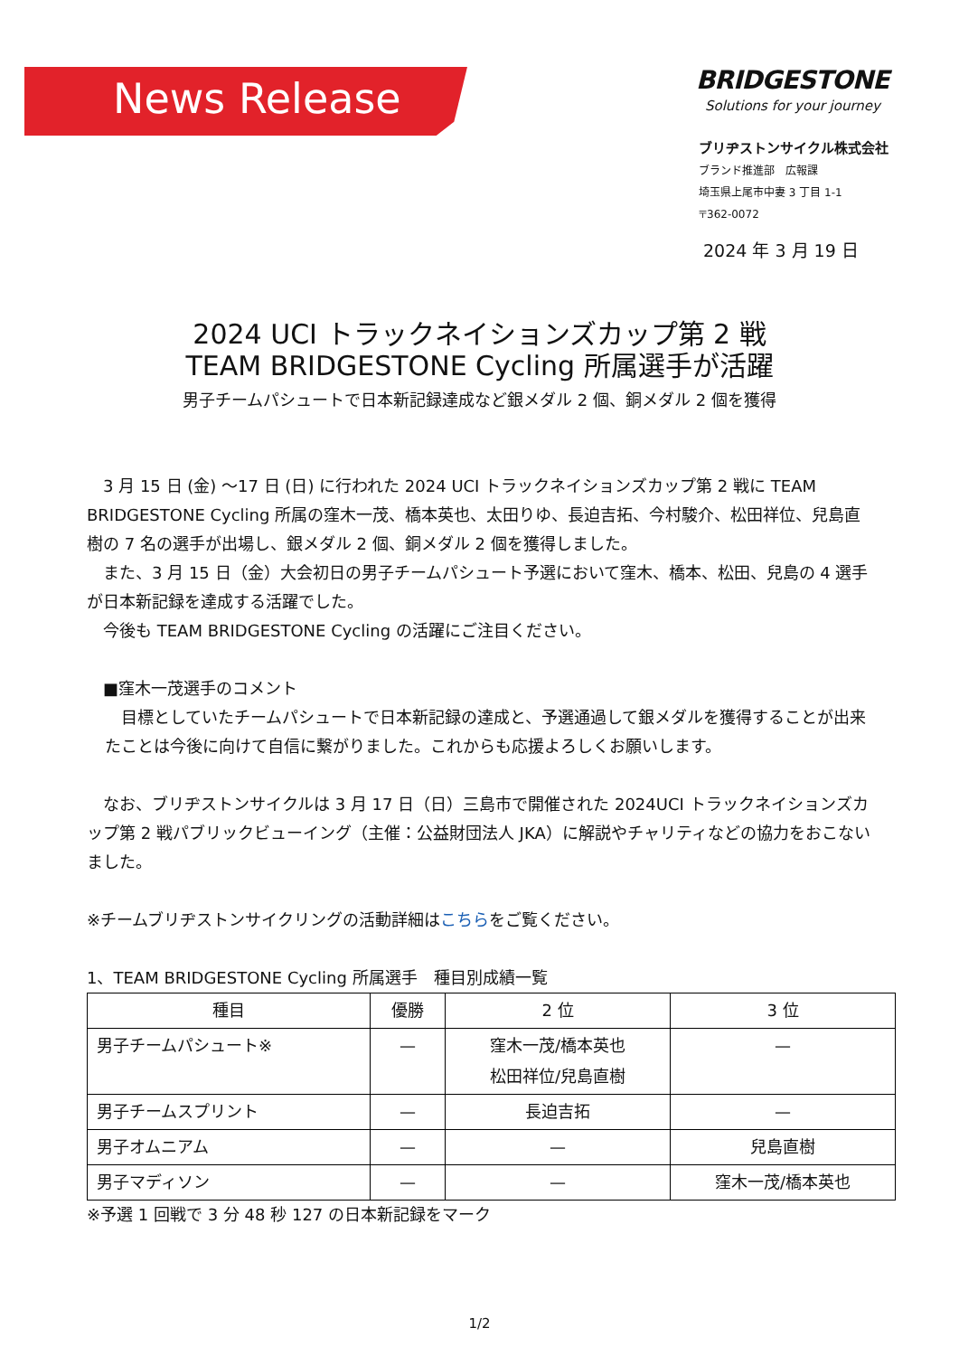News Release BRIDGESTONE
Solutions for your journey
ブリヂストンサイクル株式会社
ブランド推進部　広報課
埼玉県上尾市中妻 3 丁目 1-1
〒362-0072
2024 年 3 月 19 日
2024 UCI トラックネイションズカップ第 2 戦
TEAM BRIDGESTONE Cycling 所属選手が活躍
男子チームパシュートで日本新記録達成など銀メダル 2 個、銅メダル 2 個を獲得
　3 月 15 日 (金) ～17 日 (日) に行われた 2024 UCI トラックネイションズカップ第 2 戦に TEAM BRIDGESTONE Cycling 所属の窪木一茂、橋本英也、太田りゆ、長迫吉拓、今村駿介、松田祥位、兒島直樹の 7 名の選手が出場し、銀メダル 2 個、銅メダル 2 個を獲得しました。
　また、3 月 15 日（金）大会初日の男子チームパシュート予選において窪木、橋本、松田、兒島の 4 選手が日本新記録を達成する活躍でした。
　今後も TEAM BRIDGESTONE Cycling の活躍にご注目ください。
　■窪木一茂選手のコメント
　目標としていたチームパシュートで日本新記録の達成と、予選通過して銀メダルを獲得することが出来たことは今後に向けて自信に繋がりました。これからも応援よろしくお願いします。
　なお、ブリヂストンサイクルは 3 月 17 日（日）三島市で開催された 2024UCI トラックネイションズカップ第 2 戦パブリックビューイング（主催：公益財団法人 JKA）に解説やチャリティなどの協力をおこないました。
※チームブリヂストンサイクリングの活動詳細はこちらをご覧ください。
1、TEAM BRIDGESTONE Cycling 所属選手　種目別成績一覧
| 種目 | 優勝 | 2 位 | 3 位 |
| --- | --- | --- | --- |
| 男子チームパシュート※ | — | 窪木一茂/橋本英也 松田祥位/兒島直樹 | — |
| 男子チームスプリント | — | 長迫吉拓 | — |
| 男子オムニアム | — | — | 兒島直樹 |
| 男子マディソン | — | — | 窪木一茂/橋本英也 |
※予選 1 回戦で 3 分 48 秒 127 の日本新記録をマーク
1/2